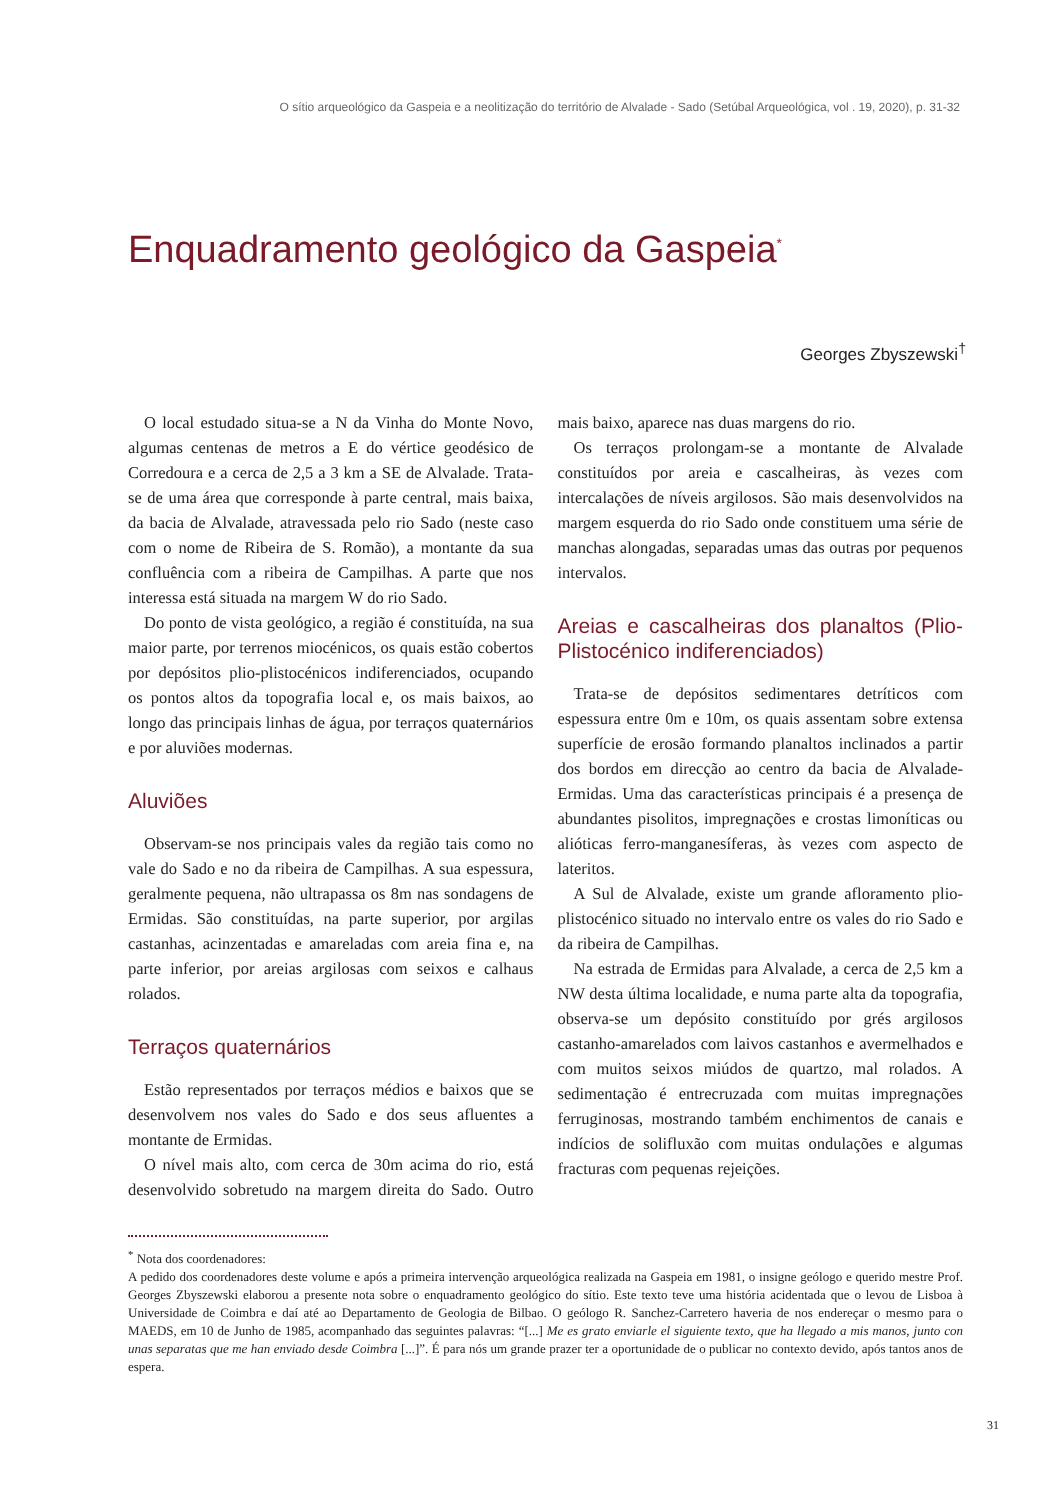O sítio arqueológico da Gaspeia e a neolitização do território de Alvalade - Sado (Setúbal Arqueológica, vol . 19, 2020), p. 31-32
Enquadramento geológico da Gaspeia<sup>*</sup>
Georges Zbyszewski<sup>†</sup>
O local estudado situa-se a N da Vinha do Monte Novo, algumas centenas de metros a E do vértice geodésico de Corredoura e a cerca de 2,5 a 3 km a SE de Alvalade. Trata-se de uma área que corresponde à parte central, mais baixa, da bacia de Alvalade, atravessada pelo rio Sado (neste caso com o nome de Ribeira de S. Romão), a montante da sua confluência com a ribeira de Campilhas. A parte que nos interessa está situada na margem W do rio Sado.
Do ponto de vista geológico, a região é constituída, na sua maior parte, por terrenos miocénicos, os quais estão cobertos por depósitos plio-plistocénicos indiferenciados, ocupando os pontos altos da topografia local e, os mais baixos, ao longo das principais linhas de água, por terraços quaternários e por aluviões modernas.
Aluviões
Observam-se nos principais vales da região tais como no vale do Sado e no da ribeira de Campilhas. A sua espessura, geralmente pequena, não ultrapassa os 8m nas sondagens de Ermidas. São constituídas, na parte superior, por argilas castanhas, acinzentadas e amareladas com areia fina e, na parte inferior, por areias argilosas com seixos e calhaus rolados.
Terraços quaternários
Estão representados por terraços médios e baixos que se desenvolvem nos vales do Sado e dos seus afluentes a montante de Ermidas.
O nível mais alto, com cerca de 30m acima do rio, está desenvolvido sobretudo na margem direita do Sado. Outro mais baixo, aparece nas duas margens do rio.
Os terraços prolongam-se a montante de Alvalade constituídos por areia e cascalheiras, às vezes com intercalações de níveis argilosos. São mais desenvolvidos na margem esquerda do rio Sado onde constituem uma série de manchas alongadas, separadas umas das outras por pequenos intervalos.
Areias e cascalheiras dos planaltos (Plio-Plistocénico indiferenciados)
Trata-se de depósitos sedimentares detríticos com espessura entre 0m e 10m, os quais assentam sobre extensa superfície de erosão formando planaltos inclinados a partir dos bordos em direcção ao centro da bacia de Alvalade-Ermidas. Uma das características principais é a presença de abundantes pisolitos, impregnações e crostas limoníticas ou alióticas ferro-manganesíferas, às vezes com aspecto de lateritos.
A Sul de Alvalade, existe um grande afloramento plio-plistocénico situado no intervalo entre os vales do rio Sado e da ribeira de Campilhas.
Na estrada de Ermidas para Alvalade, a cerca de 2,5 km a NW desta última localidade, e numa parte alta da topografia, observa-se um depósito constituído por grés argilosos castanho-amarelados com laivos castanhos e avermelhados e com muitos seixos miúdos de quartzo, mal rolados. A sedimentação é entrecruzada com muitas impregnações ferruginosas, mostrando também enchimentos de canais e indícios de solifluxão com muitas ondulações e algumas fracturas com pequenas rejeições.
<sup>*</sup> Nota dos coordenadores:
A pedido dos coordenadores deste volume e após a primeira intervenção arqueológica realizada na Gaspeia em 1981, o insigne geólogo e querido mestre Prof. Georges Zbyszewski elaborou a presente nota sobre o enquadramento geológico do sítio. Este texto teve uma história acidentada que o levou de Lisboa à Universidade de Coimbra e daí até ao Departamento de Geologia de Bilbao. O geólogo R. Sanchez-Carretero haveria de nos endereçar o mesmo para o MAEDS, em 10 de Junho de 1985, acompanhado das seguintes palavras: “[...] Me es grato enviarle el siguiente texto, que ha llegado a mis manos, junto con unas separatas que me han enviado desde Coimbra [...]”. É para nós um grande prazer ter a oportunidade de o publicar no contexto devido, após tantos anos de espera.
31